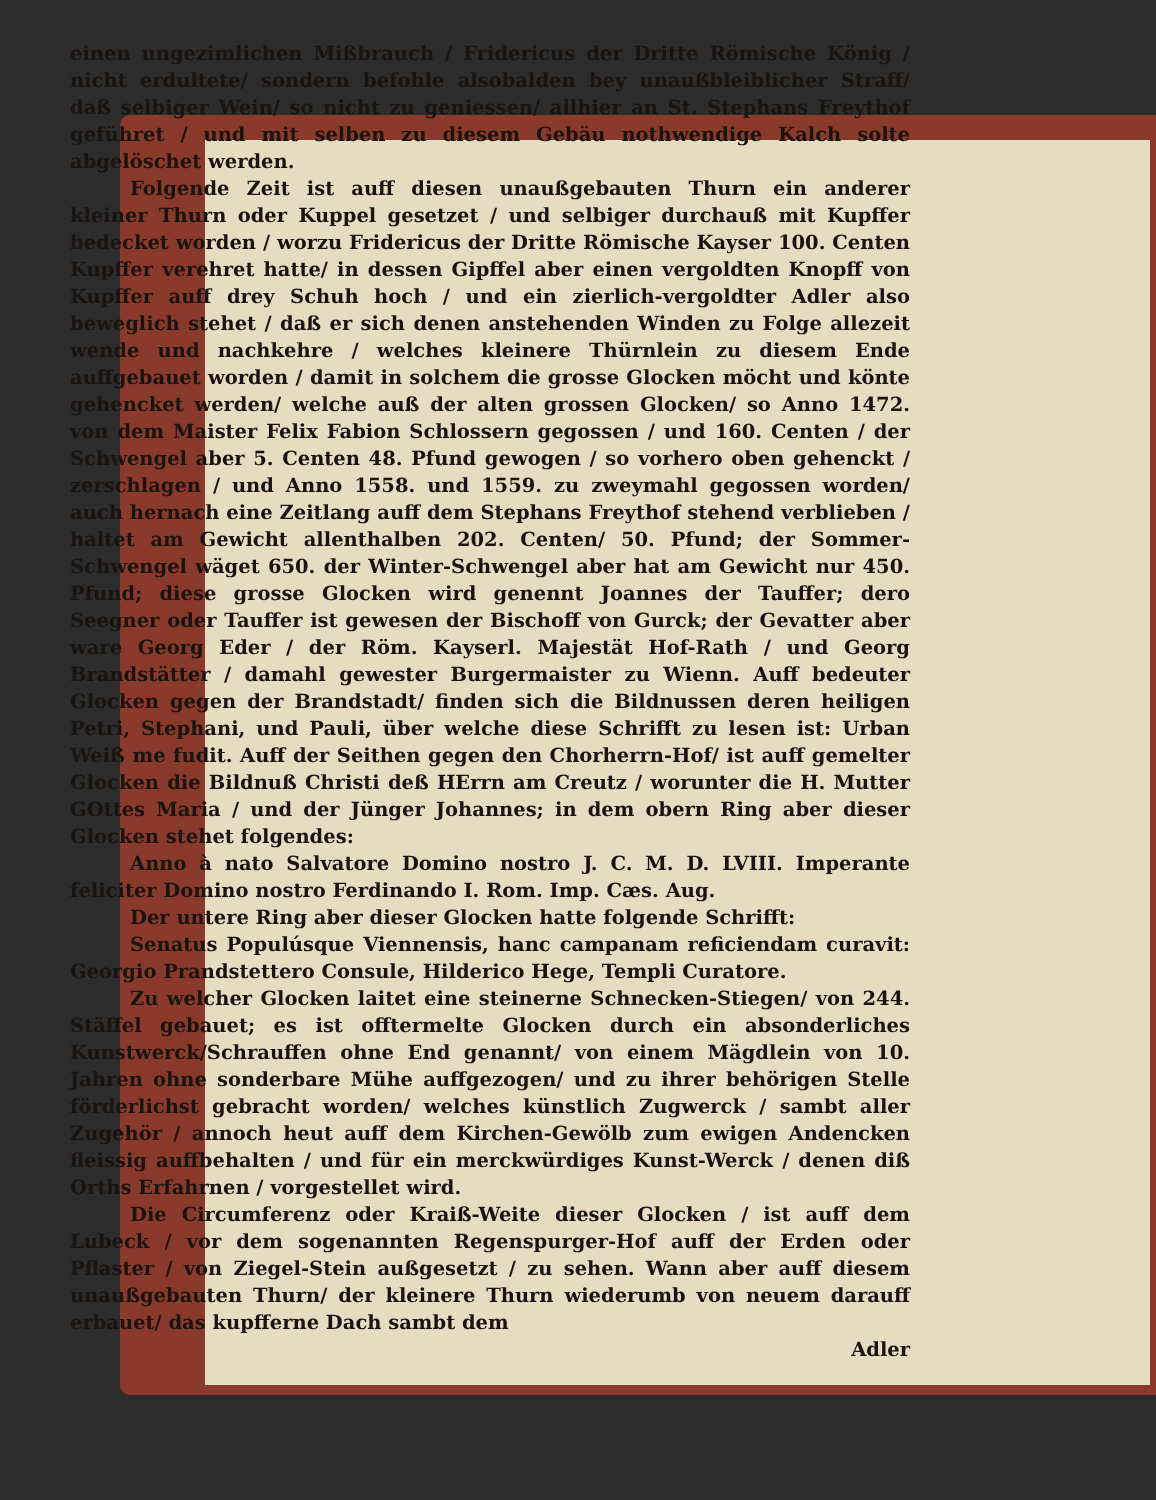einen ungezimlichen Mißbrauch / Fridericus der Dritte Römische König / nicht erdultete/ sondern befohle alsobalden bey unaußbleiblicher Straff/ daß selbiger Wein/ so nicht zu geniessen/ allhier an St. Stephans Freythof geführet / und mit selben zu diesem Gebäu nothwendige Kalch solte abgelöschet werden.
Folgende Zeit ist auff diesen unaußgebauten Thurn ein anderer kleiner Thurn oder Kuppel gesetzet / und selbiger durchauß mit Kupffer bedecket worden / worzu Fridericus der Dritte Römische Kayser 100. Centen Kupffer verehret hatte/ in dessen Gipffel aber einen vergoldten Knopff von Kupffer auff drey Schuh hoch / und ein zierlich-vergoldter Adler also beweglich stehet / daß er sich denen anstehenden Winden zu Folge allezeit wende und nachkehre / welches kleinere Thürnlein zu diesem Ende auffgebauet worden / damit in solchem die grosse Glocken möcht und könte gehencket werden/ welche auß der alten grossen Glocken/ so Anno 1472. von dem Maister Felix Fabion Schlossern gegossen / und 160. Centen / der Schwengel aber 5. Centen 48. Pfund gewogen / so vorhero oben gehenckt / zerschlagen / und Anno 1558. und 1559. zu zweymahl gegossen worden/ auch hernach eine Zeitlang auff dem Stephans Freythof stehend verblieben / haltet am Gewicht allenthalben 202. Centen/ 50. Pfund; der Sommer-Schwengel wäget 650. der Winter-Schwengel aber hat am Gewicht nur 450. Pfund; diese grosse Glocken wird genennt Joannes der Tauffer; dero Seegner oder Tauffer ist gewesen der Bischoff von Gurck; der Gevatter aber ware Georg Eder / der Röm. Kayserl. Majestät Hof-Rath / und Georg Brandstätter / damahl gewester Burgermaister zu Wienn. Auff bedeuter Glocken gegen der Brandstadt/ finden sich die Bildnussen deren heiligen Petri, Stephani, und Pauli, über welche diese Schrifft zu lesen ist: Urban Weiß me fudit. Auff der Seithen gegen den Chorherrn-Hof/ ist auff gemelter Glocken die Bildnuß Christi deß HErrn am Creutz / worunter die H. Mutter GOttes Maria / und der Jünger Johannes; in dem obern Ring aber dieser Glocken stehet folgendes:
Anno à nato Salvatore Domino nostro J. C. M. D. LVIII. Imperante feliciter Domino nostro Ferdinando I. Rom. Imp. Cæs. Aug.
Der untere Ring aber dieser Glocken hatte folgende Schrifft:
Senatus Populúsque Viennensis, hanc campanam reficiendam curavit: Georgio Prandstettero Consule, Hilderico Hege, Templi Curatore.
Zu welcher Glocken laitet eine steinerne Schnecken-Stiegen/ von 244. Stäffel gebauet; es ist offtermelte Glocken durch ein absonderliches Kunstwerck/Schrauffen ohne End genannt/ von einem Mägdlein von 10. Jahren ohne sonderbare Mühe auffgezogen/ und zu ihrer behörigen Stelle förderlichst gebracht worden/ welches künstlich Zugwerck / sambt aller Zugehör / annoch heut auff dem Kirchen-Gewölb zum ewigen Andencken fleissig auffbehalten / und für ein merckwürdiges Kunst-Werck / denen diß Orths Erfahrnen / vorgestellet wird.
Die Circumferenz oder Kraiß-Weite dieser Glocken / ist auff dem Lubeck / vor dem sogenannten Regenspurger-Hof auff der Erden oder Pflaster / von Ziegel-Stein außgesetzt / zu sehen. Wann aber auff diesem unaußgebauten Thurn/ der kleinere Thurn wiederumb von neuem darauff erbauet/ das kupfferne Dach sambt dem
Adler